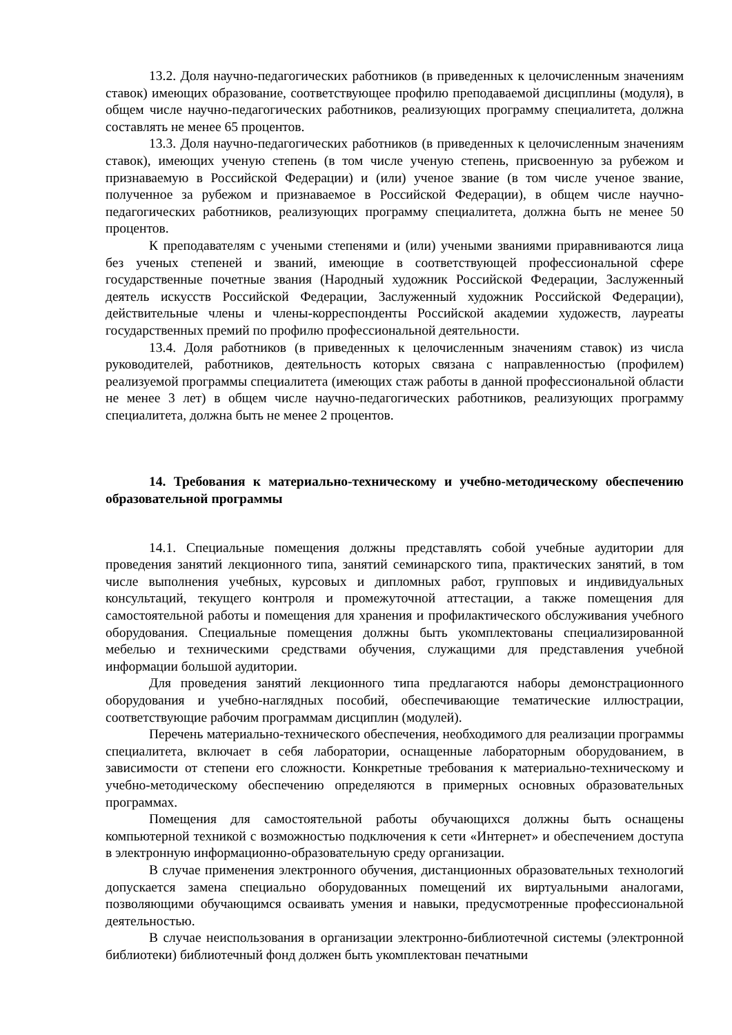13.2. Доля научно-педагогических работников (в приведенных к целочисленным значениям ставок) имеющих образование, соответствующее профилю преподаваемой дисциплины (модуля), в общем числе научно-педагогических работников, реализующих программу специалитета, должна составлять не менее 65 процентов.
13.3. Доля научно-педагогических работников (в приведенных к целочисленным значениям ставок), имеющих ученую степень (в том числе ученую степень, присвоенную за рубежом и признаваемую в Российской Федерации) и (или) ученое звание (в том числе ученое звание, полученное за рубежом и признаваемое в Российской Федерации), в общем числе научно-педагогических работников, реализующих программу специалитета, должна быть не менее 50 процентов.
К преподавателям с учеными степенями и (или) учеными званиями приравниваются лица без ученых степеней и званий, имеющие в соответствующей профессиональной сфере государственные почетные звания (Народный художник Российской Федерации, Заслуженный деятель искусств Российской Федерации, Заслуженный художник Российской Федерации), действительные члены и члены-корреспонденты Российской академии художеств, лауреаты государственных премий по профилю профессиональной деятельности.
13.4. Доля работников (в приведенных к целочисленным значениям ставок) из числа руководителей, работников, деятельность которых связана с направленностью (профилем) реализуемой программы специалитета (имеющих стаж работы в данной профессиональной области не менее 3 лет) в общем числе научно-педагогических работников, реализующих программу специалитета, должна быть не менее 2 процентов.
14. Требования к материально-техническому и учебно-методическому обеспечению образовательной программы
14.1. Специальные помещения должны представлять собой учебные аудитории для проведения занятий лекционного типа, занятий семинарского типа, практических занятий, в том числе выполнения учебных, курсовых и дипломных работ, групповых и индивидуальных консультаций, текущего контроля и промежуточной аттестации, а также помещения для самостоятельной работы и помещения для хранения и профилактического обслуживания учебного оборудования. Специальные помещения должны быть укомплектованы специализированной мебелью и техническими средствами обучения, служащими для представления учебной информации большой аудитории.
Для проведения занятий лекционного типа предлагаются наборы демонстрационного оборудования и учебно-наглядных пособий, обеспечивающие тематические иллюстрации, соответствующие рабочим программам дисциплин (модулей).
Перечень материально-технического обеспечения, необходимого для реализации программы специалитета, включает в себя лаборатории, оснащенные лабораторным оборудованием, в зависимости от степени его сложности. Конкретные требования к материально-техническому и учебно-методическому обеспечению определяются в примерных основных образовательных программах.
Помещения для самостоятельной работы обучающихся должны быть оснащены компьютерной техникой с возможностью подключения к сети «Интернет» и обеспечением доступа в электронную информационно-образовательную среду организации.
В случае применения электронного обучения, дистанционных образовательных технологий допускается замена специально оборудованных помещений их виртуальными аналогами, позволяющими обучающимся осваивать умения и навыки, предусмотренные профессиональной деятельностью.
В случае неиспользования в организации электронно-библиотечной системы (электронной библиотеки) библиотечный фонд должен быть укомплектован печатными